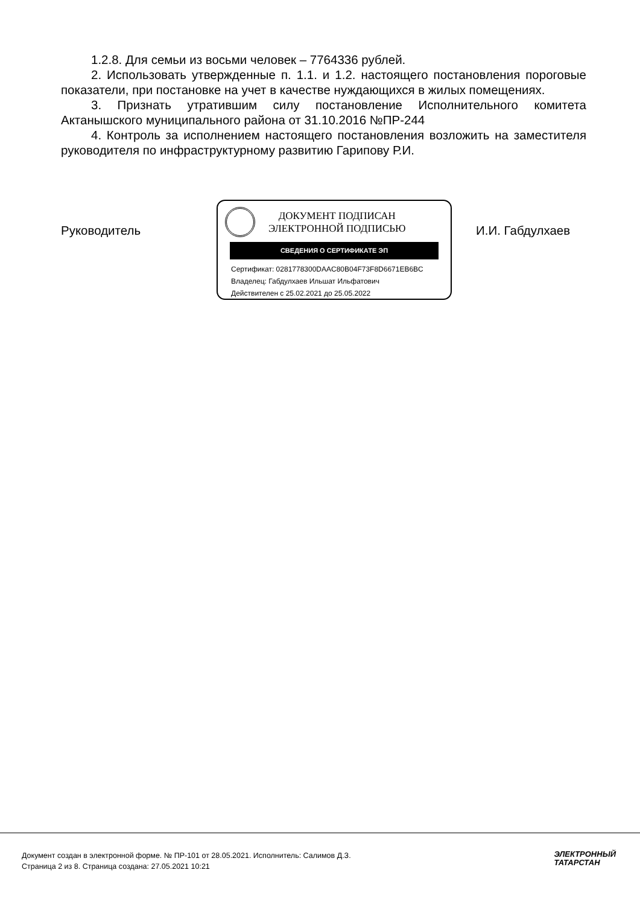1.2.8. Для семьи из восьми человек – 7764336 рублей.
2. Использовать утвержденные п. 1.1. и 1.2. настоящего постановления пороговые показатели, при постановке на учет в качестве нуждающихся в жилых помещениях.
3. Признать утратившим силу постановление Исполнительного комитета Актанышского муниципального района от 31.10.2016 №ПР-244
4. Контроль за исполнением настоящего постановления возложить на заместителя руководителя по инфраструктурному развитию Гарипову Р.И.
Руководитель
ДОКУМЕНТ ПОДПИСАН
ЭЛЕКТРОННОЙ ПОДПИСЬЮ
СВЕДЕНИЯ О СЕРТИФИКАТЕ ЭП
Сертификат: 0281778300DAAC80B04F73F8D6671EB6BC
Владелец: Габдулхаев Ильшат Ильфатович
Действителен с 25.02.2021 до 25.05.2022
И.И. Габдулхаев
Документ создан в электронной форме. № ПР-101 от 28.05.2021. Исполнитель: Салимов Д.З.
Страница 2 из 8. Страница создана: 27.05.2021 10:21
ЭЛЕКТРОННЫЙ
ТАТАРСТАН